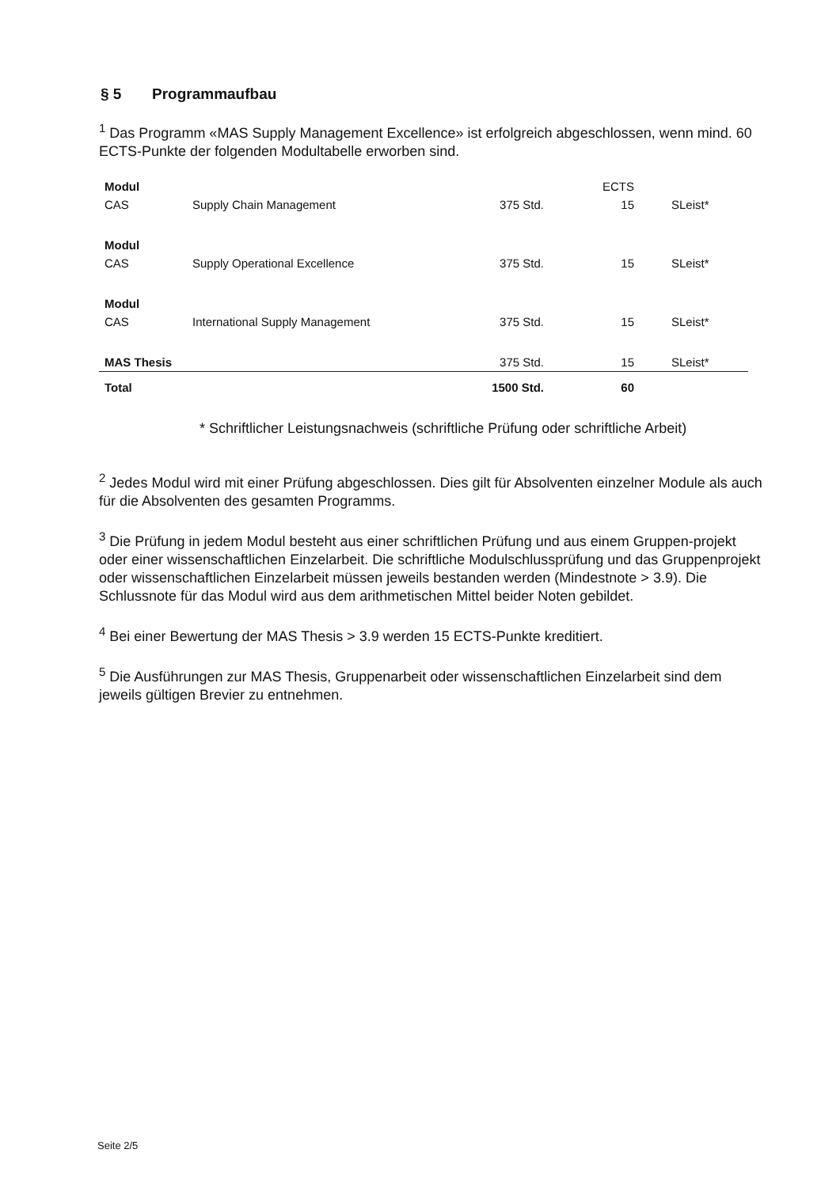§ 5 Programmaufbau
<sup>1</sup> Das Programm «MAS Supply Management Excellence» ist erfolgreich abgeschlossen, wenn mind. 60 ECTS-Punkte der folgenden Modultabelle erworben sind.
| Modul | | | ECTS | |
| --- | --- | --- | --- | --- |
| CAS | Supply Chain Management | 375 Std. | 15 | SLeist* |
| Modul | | | | |
| CAS | Supply Operational Excellence | 375 Std. | 15 | SLeist* |
| Modul | | | | |
| CAS | International Supply Management | 375 Std. | 15 | SLeist* |
| MAS Thesis | | 375 Std. | 15 | SLeist* |
| Total | | 1500 Std. | 60 | |
* Schriftlicher Leistungsnachweis (schriftliche Prüfung oder schriftliche Arbeit)
<sup>2</sup> Jedes Modul wird mit einer Prüfung abgeschlossen. Dies gilt für Absolventen einzelner Module als auch für die Absolventen des gesamten Programms.
<sup>3</sup> Die Prüfung in jedem Modul besteht aus einer schriftlichen Prüfung und aus einem Gruppen-projekt oder einer wissenschaftlichen Einzelarbeit. Die schriftliche Modulschlussprüfung und das Gruppenprojekt oder wissenschaftlichen Einzelarbeit müssen jeweils bestanden werden (Mindestnote > 3.9). Die Schlussnote für das Modul wird aus dem arithmetischen Mittel beider Noten gebildet.
<sup>4</sup> Bei einer Bewertung der MAS Thesis > 3.9 werden 15 ECTS-Punkte kreditiert.
<sup>5</sup> Die Ausführungen zur MAS Thesis, Gruppenarbeit oder wissenschaftlichen Einzelarbeit sind dem jeweils gültigen Brevier zu entnehmen.
Seite 2/5